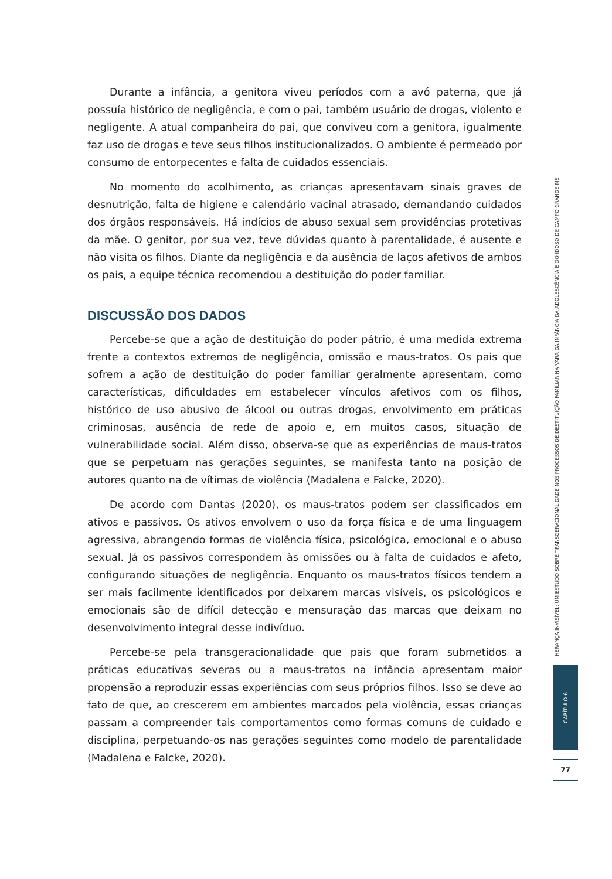Durante a infância, a genitora viveu períodos com a avó paterna, que já possuía histórico de negligência, e com o pai, também usuário de drogas, violento e negligente. A atual companheira do pai, que conviveu com a genitora, igualmente faz uso de drogas e teve seus filhos institucionalizados. O ambiente é permeado por consumo de entorpecentes e falta de cuidados essenciais.
No momento do acolhimento, as crianças apresentavam sinais graves de desnutrição, falta de higiene e calendário vacinal atrasado, demandando cuidados dos órgãos responsáveis. Há indícios de abuso sexual sem providências protetivas da mãe. O genitor, por sua vez, teve dúvidas quanto à parentalidade, é ausente e não visita os filhos. Diante da negligência e da ausência de laços afetivos de ambos os pais, a equipe técnica recomendou a destituição do poder familiar.
DISCUSSÃO DOS DADOS
Percebe-se que a ação de destituição do poder pátrio, é uma medida extrema frente a contextos extremos de negligência, omissão e maus-tratos. Os pais que sofrem a ação de destituição do poder familiar geralmente apresentam, como características, dificuldades em estabelecer vínculos afetivos com os filhos, histórico de uso abusivo de álcool ou outras drogas, envolvimento em práticas criminosas, ausência de rede de apoio e, em muitos casos, situação de vulnerabilidade social. Além disso, observa-se que as experiências de maus-tratos que se perpetuam nas gerações seguintes, se manifesta tanto na posição de autores quanto na de vítimas de violência (Madalena e Falcke, 2020).
De acordo com Dantas (2020), os maus-tratos podem ser classificados em ativos e passivos. Os ativos envolvem o uso da força física e de uma linguagem agressiva, abrangendo formas de violência física, psicológica, emocional e o abuso sexual. Já os passivos correspondem às omissões ou à falta de cuidados e afeto, configurando situações de negligência. Enquanto os maus-tratos físicos tendem a ser mais facilmente identificados por deixarem marcas visíveis, os psicológicos e emocionais são de difícil detecção e mensuração das marcas que deixam no desenvolvimento integral desse indivíduo.
Percebe-se pela transgeracionalidade que pais que foram submetidos a práticas educativas severas ou a maus-tratos na infância apresentam maior propensão a reproduzir essas experiências com seus próprios filhos. Isso se deve ao fato de que, ao crescerem em ambientes marcados pela violência, essas crianças passam a compreender tais comportamentos como formas comuns de cuidado e disciplina, perpetuando-os nas gerações seguintes como modelo de parentalidade (Madalena e Falcke, 2020).
HERANÇA INVISÍVEL: UM ESTUDO SOBRE TRANSGERACIONALIDADE NOS PROCESSOS DE DESTITUIÇÃO FAMILIAR NA VARA DA INFÂNCIA DA ADOLESCÊNCIA E DO IDOSO DE CAMPO GRANDE-MS
CAPÍTULO 6
77